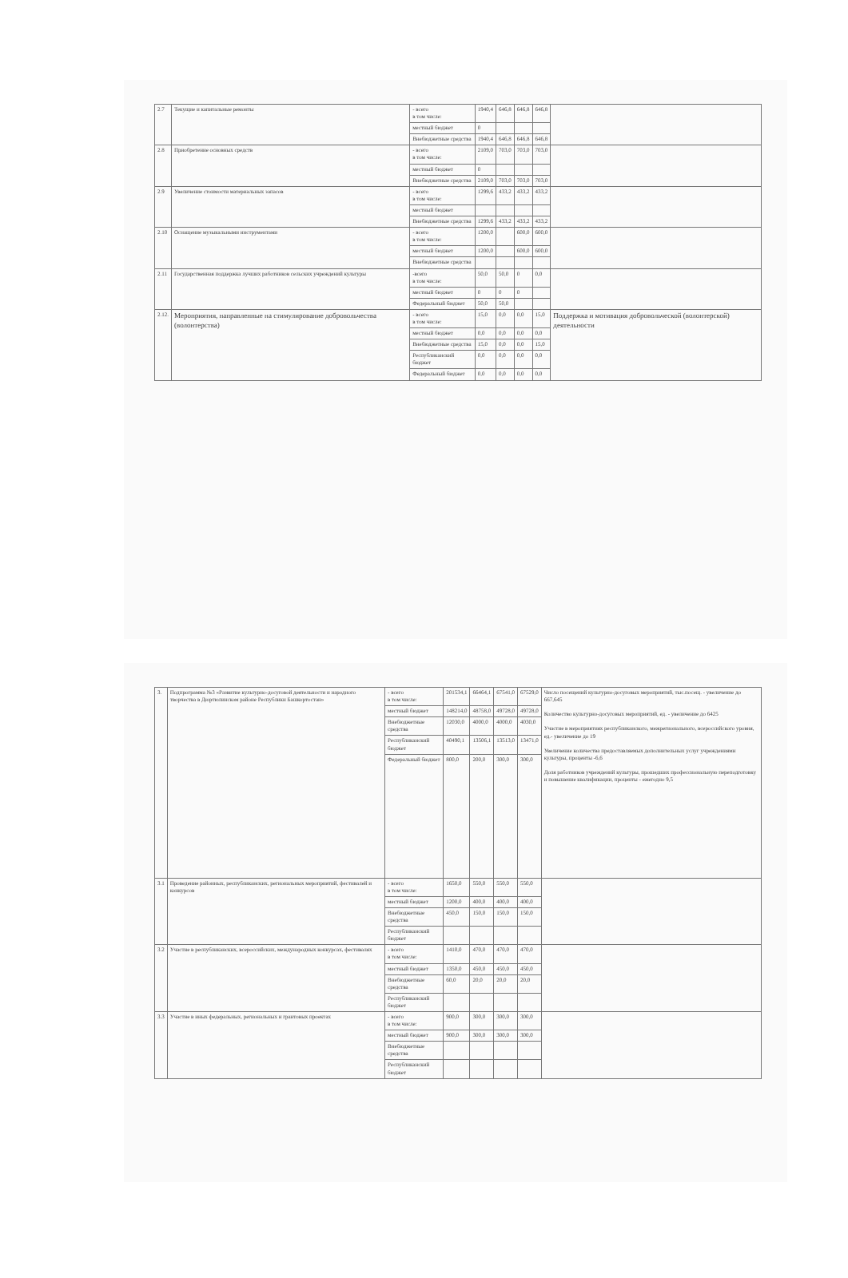| 2.7 | Текущие и капитальные ремонты | - всего в том числе: | 1940,4 | 646,8 | 646,8 | 646,8 | |
| | | местный бюджет | 0 | | | | |
| | | Внебюджетные средства | 1940,4 | 646,8 | 646,8 | 646,8 | |
| 2.8 | Приобретение основных средств | - всего в том числе: | 2109,0 | 703,0 | 703,0 | 703,0 | |
| | | местный бюджет | 0 | | | | |
| | | Внебюджетные средства | 2109,0 | 703,0 | 703,0 | 703,0 | |
| 2.9 | Увеличение стоимости материальных запасов | - всего в том числе: | 1299,6 | 433,2 | 433,2 | 433,2 | |
| | | местный бюджет | | | | | |
| | | Внебюджетные средства | 1299,6 | 433,2 | 433,2 | 433,2 | |
| 2.10 | Оснащение музыкальными инструментами | - всего в том числе: | 1200,0 | | 600,0 | 600,0 | |
| | | местный бюджет | 1200,0 | | 600,0 | 600,0 | |
| | | Внебюджетные средства | | | | | |
| 2.11 | Государственная поддержка лучших работников сельских учреждений культуры | -всего в том числе: | 50,0 | 50,0 | 0 | 0,0 | |
| | | местный бюджет | 0 | 0 | 0 | | |
| | | Федеральный бюджет | 50,0 | 50,0 | | | |
| 2.12. | Мероприятия, направленные на стимулирование добровольчества (волонтерства) | - всего в том числе: | 15,0 | 0,0 | 0,0 | 15,0 | Поддержка и мотивация добровольческой (волонтерской) деятельности |
| | | местный бюджет | 0,0 | 0,0 | 0,0 | 0,0 | |
| | | Внебюджетные средства | 15,0 | 0,0 | 0,0 | 15,0 | |
| | | Республиканский бюджет | 0,0 | 0,0 | 0,0 | 0,0 | |
| | | Федеральный бюджет | 0,0 | 0,0 | 0,0 | 0,0 | |
| 3. | Подпрограмма №3 «Развитие культурно-досуговой деятельности и народного творчества в Дюртюлинском районе Республики Башкортостан» | - всего в том числе: | 201534,1 | 66464,1 | 67541,0 | 67529,0 | Число посещений культурно-досуговых мероприятий, тыс.посещ. - увеличение до 667,645 Количество культурно-досуговых мероприятий, ед. - увеличение до 6425 Участие в мероприятиях республиканского, межрегионального, всероссийского уровня, ед.- увеличение до 19 Увеличение количества предоставляемых дополнительных услуг учреждениями культуры, проценты -6,6 Доля работников учреждений культуры, прошедших профессиональную переподготовку и повышение квалификации, проценты - ежегодно 9,5 |
| | | местный бюджет | 148214,0 | 48758,0 | 49728,0 | 49728,0 | |
| | | Внебюджетные средства | 12030,0 | 4000,0 | 4000,0 | 4030,0 | |
| | | Республиканский бюджет | 40490,1 | 13506,1 | 13513,0 | 13471,0 | |
| | | Федеральный бюджет | 800,0 | 200,0 | 300,0 | 300,0 | |
| 3.1 | Проведение районных, республиканских, региональных мероприятий, фестивалей и конкурсов | - всего в том числе: | 1650,0 | 550,0 | 550,0 | 550,0 | |
| | | местный бюджет | 1200,0 | 400,0 | 400,0 | 400,0 | |
| | | Внебюджетные средства | 450,0 | 150,0 | 150,0 | 150,0 | |
| | | Республиканский бюджет | | | | | |
| 3.2 | Участие в республиканских, всероссийских, международных конкурсах, фестивалях | - всего в том числе: | 1410,0 | 470,0 | 470,0 | 470,0 | |
| | | местный бюджет | 1350,0 | 450,0 | 450,0 | 450,0 | |
| | | Внебюджетные средства | 60,0 | 20,0 | 20,0 | 20,0 | |
| | | Республиканский бюджет | | | | | |
| 3.3 | Участие в иных федеральных, региональных и грантовых проектах | - всего в том числе: | 900,0 | 300,0 | 300,0 | 300,0 | |
| | | местный бюджет | 900,0 | 300,0 | 300,0 | 300,0 | |
| | | Внебюджетные средства | | | | | |
| | | Республиканский бюджет | | | | | |